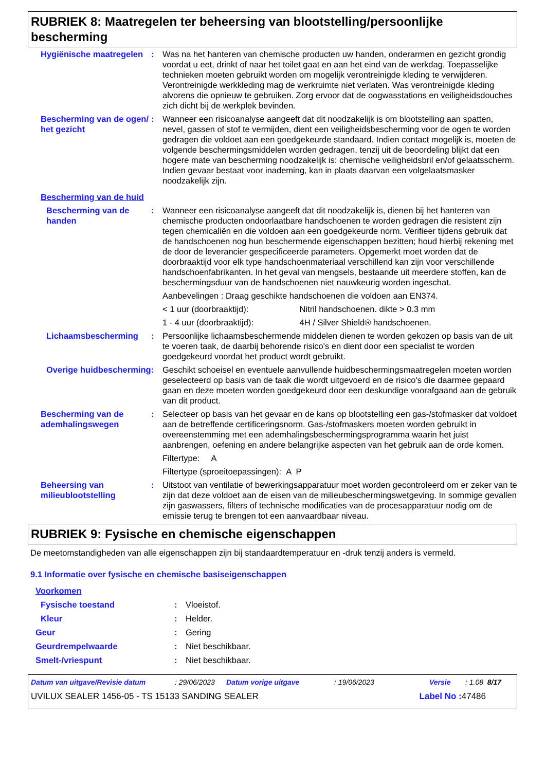RUBRIEK 8: Maatregelen ter beheersing van blootstelling/persoonlijke bescherming
Hygiënische maatregelen : Was na het hanteren van chemische producten uw handen, onderarmen en gezicht grondig voordat u eet, drinkt of naar het toilet gaat en aan het eind van de werkdag. Toepasselijke technieken moeten gebruikt worden om mogelijk verontreinigde kleding te verwijderen. Verontreinigde werkkleding mag de werkruimte niet verlaten. Was verontreinigde kleding alvorens die opnieuw te gebruiken. Zorg ervoor dat de oogwasstations en veiligheidsdouches zich dicht bij de werkplek bevinden.
Bescherming van de ogen/ het gezicht
: Wanneer een risicoanalyse aangeeft dat dit noodzakelijk is om blootstelling aan spatten, nevel, gassen of stof te vermijden, dient een veiligheidsbescherming voor de ogen te worden gedragen die voldoet aan een goedgekeurde standaard. Indien contact mogelijk is, moeten de volgende beschermingsmiddelen worden gedragen, tenzij uit de beoordeling blijkt dat een hogere mate van bescherming noodzakelijk is: chemische veiligheidsbril en/of gelaatsscherm. Indien gevaar bestaat voor inademing, kan in plaats daarvan een volgelaatsmasker noodzakelijk zijn.
Bescherming van de huid
Bescherming van de handen
: Wanneer een risicoanalyse aangeeft dat dit noodzakelijk is, dienen bij het hanteren van chemische producten ondoorlaatbare handschoenen te worden gedragen die resistent zijn tegen chemicaliën en die voldoen aan een goedgekeurde norm. Verifieer tijdens gebruik dat de handschoenen nog hun beschermende eigenschappen bezitten; houd hierbij rekening met de door de leverancier gespecificeerde parameters. Opgemerkt moet worden dat de doorbraaktijd voor elk type handschoenmateriaal verschillend kan zijn voor verschillende handschoenfabrikanten. In het geval van mengsels, bestaande uit meerdere stoffen, kan de beschermingsduur van de handschoenen niet nauwkeurig worden ingeschat.
Aanbevelingen : Draag geschikte handschoenen die voldoen aan EN374.
< 1 uur (doorbraaktijd): Nitril handschoenen. dikte > 0.3 mm
1 - 4 uur (doorbraaktijd): 4H / Silver Shield® handschoenen.
Lichaamsbescherming : Persoonlijke lichaamsbeschermende middelen dienen te worden gekozen op basis van de uit te voeren taak, de daarbij behorende risico's en dient door een specialist te worden goedgekeurd voordat het product wordt gebruikt.
Overige huidbescherming : Geschikt schoeisel en eventuele aanvullende huidbeschermingsmaatregelen moeten worden geselecteerd op basis van de taak die wordt uitgevoerd en de risico's die daarmee gepaard gaan en deze moeten worden goedgekeurd door een deskundige voorafgaand aan de gebruik van dit product.
Bescherming van de ademhalingswegen
: Selecteer op basis van het gevaar en de kans op blootstelling een gas-/stofmasker dat voldoet aan de betreffende certificeringsnorm. Gas-/stofmaskers moeten worden gebruikt in overeenstemming met een ademhalingsbeschermingsprogramma waarin het juist aanbrengen, oefening en andere belangrijke aspecten van het gebruik aan de orde komen.
Filtertype: A
Filtertype (sproeitoepassingen): A P
Beheersing van milieublootstelling
: Uitstoot van ventilatie of bewerkingsapparatuur moet worden gecontroleerd om er zeker van te zijn dat deze voldoet aan de eisen van de milieubeschermingswetgeving. In sommige gevallen zijn gaswassers, filters of technische modificaties van de procesapparatuur nodig om de emissie terug te brengen tot een aanvaardbaar niveau.
RUBRIEK 9: Fysische en chemische eigenschappen
De meetomstandigheden van alle eigenschappen zijn bij standaardtemperatuur en -druk tenzij anders is vermeld.
9.1 Informatie over fysische en chemische basiseigenschappen
Voorkomen
Fysische toestand : Vloeistof.
Kleur : Helder.
Geur : Gering
Geurdrempelwaarde : Niet beschikbaar.
Smelt-/vriespunt : Niet beschikbaar.
Datum van uitgave/Revisie datum: 29/06/2023 Datum vorige uitgave: 19/06/2023 Versie: 1.08 8/17
UVILUX SEALER 1456-05 - TS 15133 SANDING SEALER Label No : 47486